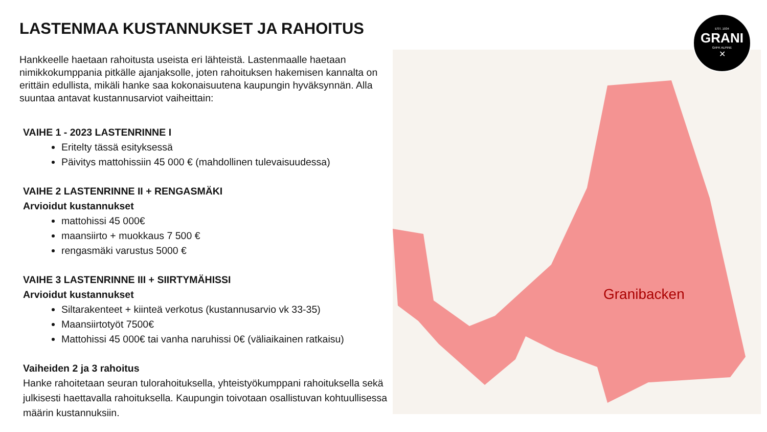LASTENMAA KUSTANNUKSET JA RAHOITUS
Hankkeelle haetaan rahoitusta useista eri lähteistä. Lastenmaalle haetaan nimikkokumppania pitkälle ajanjaksolle, joten rahoituksen hakemisen kannalta on erittäin edullista, mikäli hanke saa kokonaisuutena kaupungin hyväksynnän. Alla suuntaa antavat kustannusarviot vaiheittain:
VAIHE 1 - 2023 LASTENRINNE I
Eritelty tässä esityksessä
Päivitys mattohissiin 45 000 € (mahdollinen tulevaisuudessa)
VAIHE 2 LASTENRINNE II + RENGASMÄKI
Arvioidut kustannukset
mattohissi 45 000€
maansiirto + muokkaus 7 500 €
rengasmäki varustus 5000 €
VAIHE 3 LASTENRINNE III + SIIRTYMÄHISSI
Arvioidut kustannukset
Siltarakenteet + kiinteä verkotus (kustannusarvio vk 33-35)
Maansiirtotyöt 7500€
Mattohissi 45 000€ tai vanha naruhissi 0€ (väliaikainen ratkaisu)
Vaiheiden 2 ja 3 rahoitus
Hanke rahoitetaan seuran tulorahoituksella, yhteistyökumppani rahoituksella sekä julkisesti haettavalla rahoituksella. Kaupungin toivotaan osallistuvan kohtuullisessa määrin kustannuksiin.
Granibacken
EST. 1934
GRANI
GrIFK ALPINE
✕